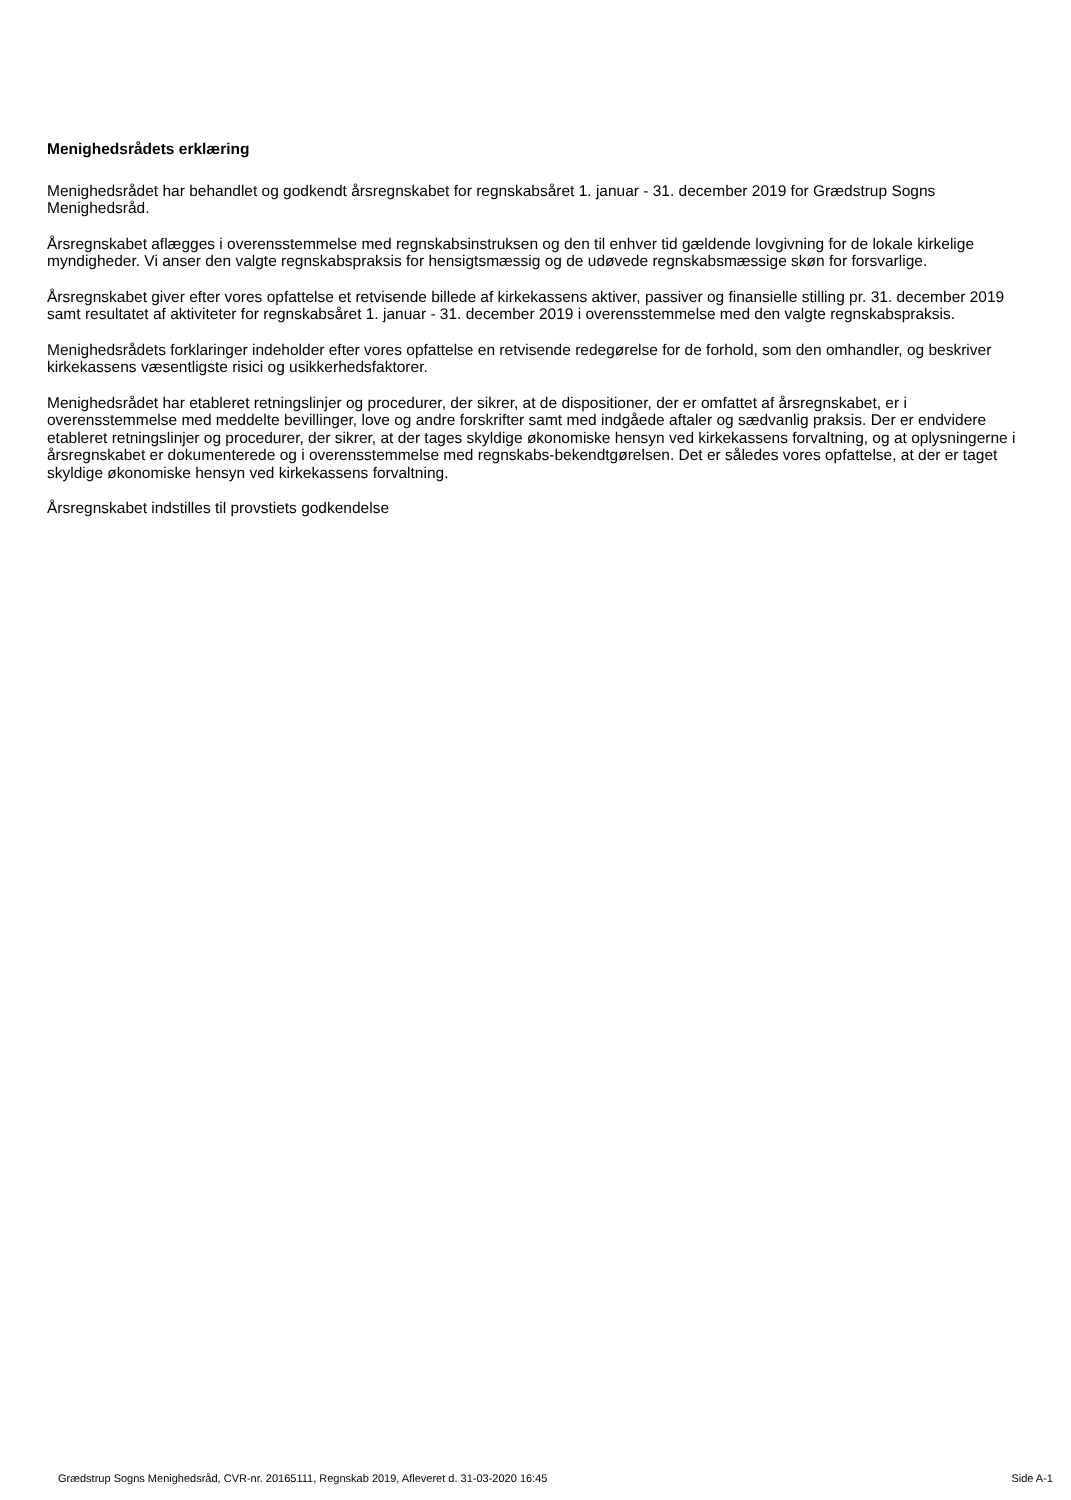Menighedsrådets erklæring
Menighedsrådet har behandlet og godkendt årsregnskabet for regnskabsåret 1. januar - 31. december 2019 for Grædstrup Sogns Menighedsråd.
Årsregnskabet aflægges i overensstemmelse med regnskabsinstruksen og den til enhver tid gældende lovgivning for de lokale kirkelige myndigheder. Vi anser den valgte regnskabspraksis for hensigtsmæssig og de udøvede regnskabsmæssige skøn for forsvarlige.
Årsregnskabet giver efter vores opfattelse et retvisende billede af kirkekassens aktiver, passiver og finansielle stilling pr. 31. december 2019 samt resultatet af aktiviteter for regnskabsåret 1. januar - 31. december 2019 i overensstemmelse med den valgte regnskabspraksis.
Menighedsrådets forklaringer indeholder efter vores opfattelse en retvisende redegørelse for de forhold, som den omhandler, og beskriver kirkekassens væsentligste risici og usikkerhedsfaktorer.
Menighedsrådet har etableret retningslinjer og procedurer, der sikrer, at de dispositioner, der er omfattet af årsregnskabet, er i overensstemmelse med meddelte bevillinger, love og andre forskrifter samt med indgåede aftaler og sædvanlig praksis. Der er endvidere etableret retningslinjer og procedurer, der sikrer, at der tages skyldige økonomiske hensyn ved kirkekassens forvaltning, og at oplysningerne i årsregnskabet er dokumenterede og i overensstemmelse med regnskabs-bekendtgørelsen. Det er således vores opfattelse, at der er taget skyldige økonomiske hensyn ved kirkekassens forvaltning.
Årsregnskabet indstilles til provstiets godkendelse
Grædstrup Sogns Menighedsråd, CVR-nr. 20165111, Regnskab 2019, Afleveret d. 31-03-2020 16:45 Side A-1